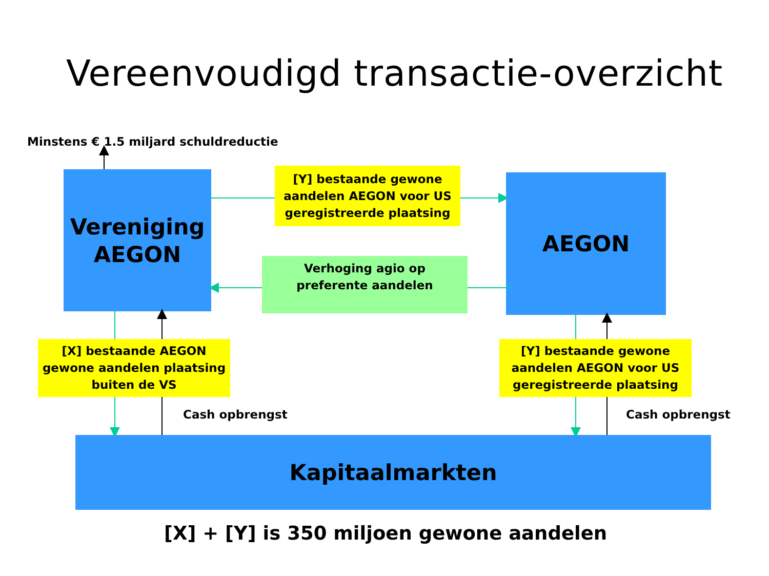Vereenvoudigd transactie-overzicht
Minstens € 1.5 miljard schuldreductie
Vereniging
AEGON
[Y] bestaande gewone
aandelen AEGON voor US
geregistreerde plaatsing
AEGON
Verhoging agio op
preferente aandelen
[X] bestaande AEGON
gewone aandelen plaatsing
buiten de VS
Cash opbrengst
[Y] bestaande gewone
aandelen AEGON voor US
geregistreerde plaatsing
Cash opbrengst
Kapitaalmarkten
[X] + [Y] is 350 miljoen gewone aandelen